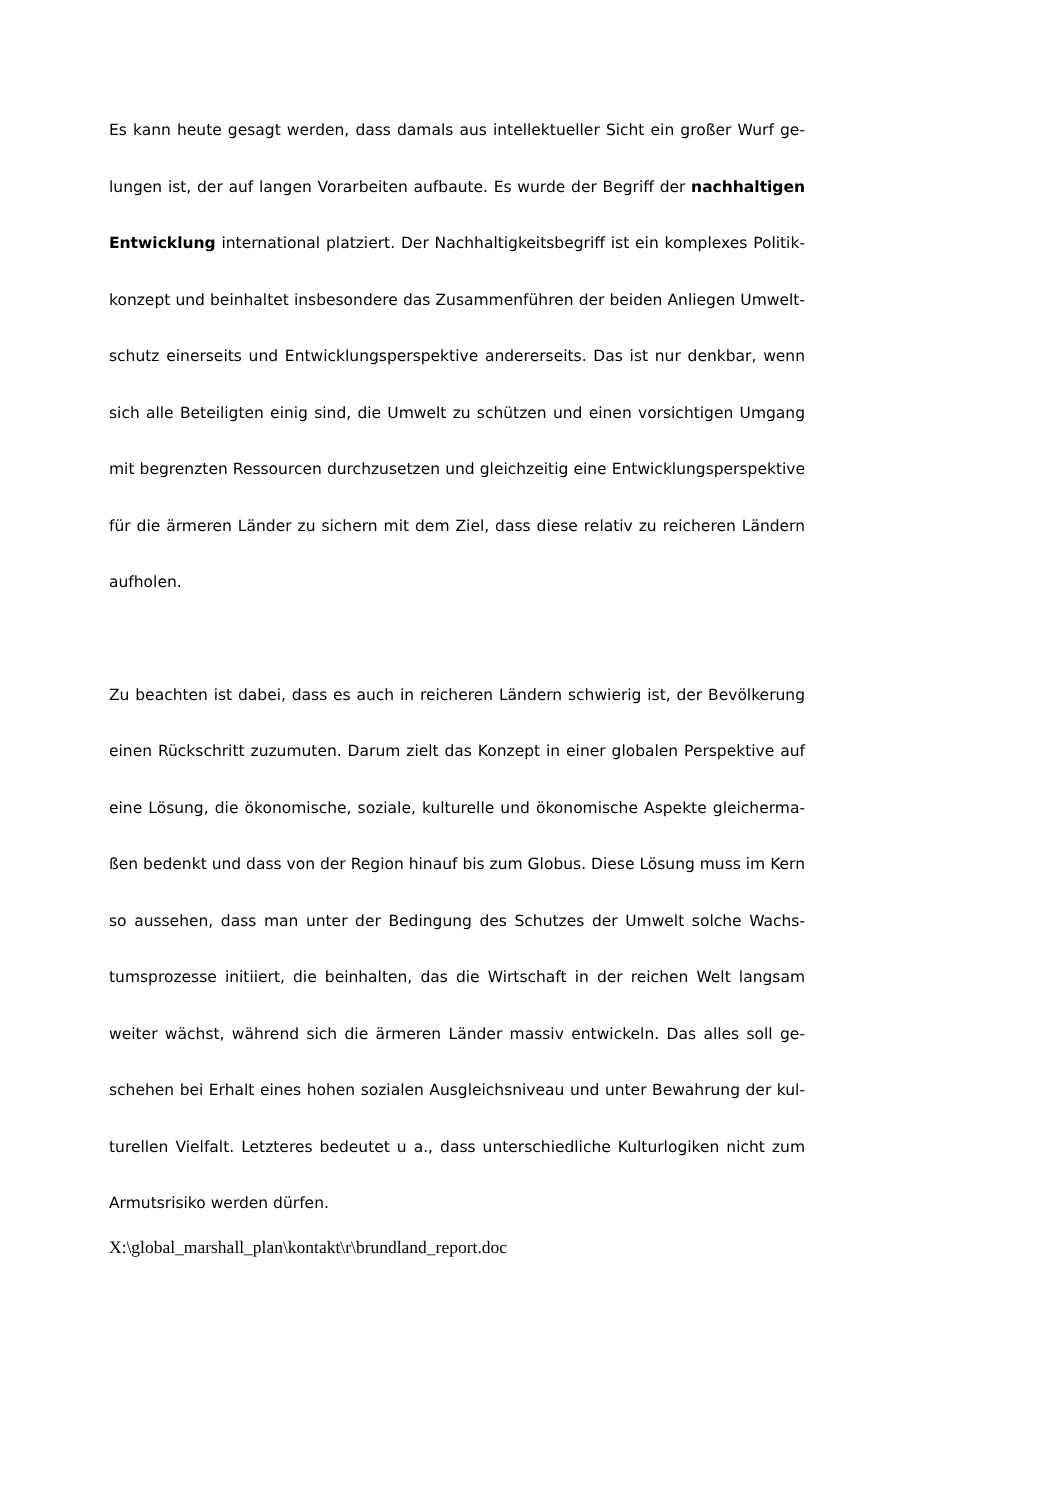Es kann heute gesagt werden, dass damals aus intellektueller Sicht ein großer Wurf ge­lungen ist, der auf langen Vorarbeiten aufbaute. Es wurde der Begriff der nachhaltigen Entwicklung international platziert. Der Nachhaltigkeitsbegriff ist ein komplexes Politik­konzept und beinhaltet insbesondere das Zusammenführen der beiden Anliegen Umwelt­schutz einerseits und Entwicklungsperspektive andererseits. Das ist nur denkbar, wenn sich alle Beteiligten einig sind, die Umwelt zu schützen und einen vorsichtigen Umgang mit begrenzten Ressourcen durchzusetzen und gleichzeitig eine Entwicklungsperspektive für die ärmeren Länder zu sichern mit dem Ziel, dass diese relativ zu reicheren Ländern aufholen.
Zu beachten ist dabei, dass es auch in reicheren Ländern schwierig ist, der Bevölkerung einen Rückschritt zuzumuten. Darum zielt das Konzept in einer globalen Perspektive auf eine Lösung, die ökonomische, soziale, kulturelle und ökonomische Aspekte gleicherma­ßen bedenkt und dass von der Region hinauf bis zum Globus. Diese Lösung muss im Kern so aussehen, dass man unter der Bedingung des Schutzes der Umwelt solche Wachs­tumsprozesse initiiert, die beinhalten, das die Wirtschaft in der reichen Welt langsam weiter wächst, während sich die ärmeren Länder massiv entwickeln. Das alles soll ge­schehen bei Erhalt eines hohen sozialen Ausgleichsniveau und unter Bewahrung der kul­turellen Vielfalt. Letzteres bedeutet u a., dass unterschiedliche Kulturlogiken nicht zum Armutsrisiko werden dürfen.
X:\global_marshall_plan\kontakt\r\brundland_report.doc